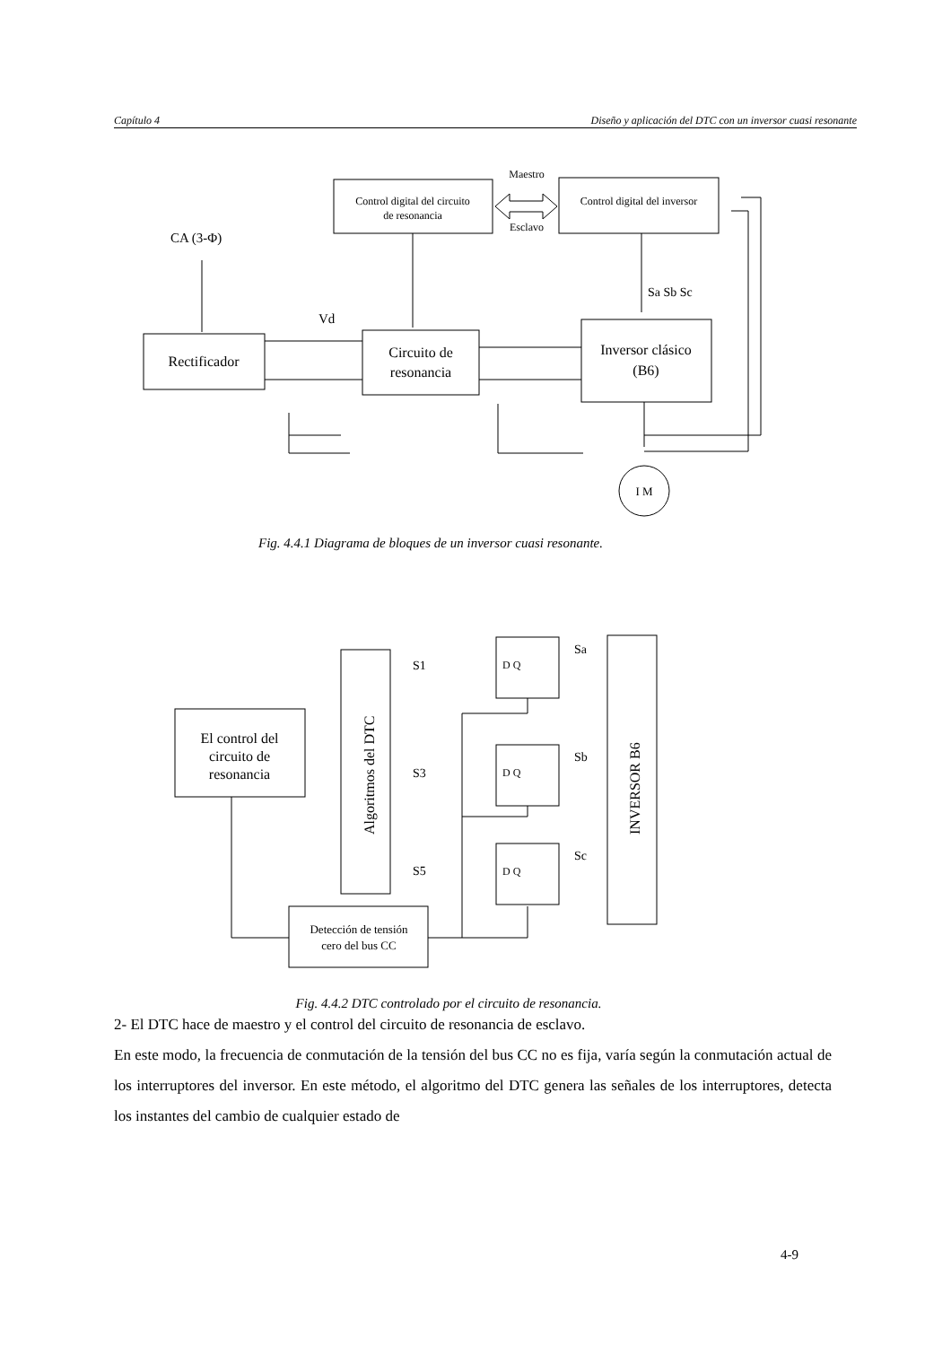Capítulo 4 Diseño y aplicación del DTC con un inversor cuasi resonante
Control digital del circuito
de resonancia
Maestro
Esclavo
Control digital del inversor
CA (3-Φ)
Rectificador
Vd
Circuito de
resonancia
Sa Sb Sc
Inversor clásico
(B6)
I M
Fig. 4.4.1 Diagrama de bloques de un inversor cuasi resonante.
El control del
circuito de
resonancia
Algoritmos del DTC
S1
S3
S5
D Q
D Q
D Q
Sa
Sb
Sc
INVERSOR B6
Detección de tensión
cero del bus CC
Fig. 4.4.2 DTC controlado por el circuito de resonancia.
2- El DTC hace de maestro y el control del circuito de resonancia de esclavo.
En este modo, la frecuencia de conmutación de la tensión del bus CC no es fija, varía según la conmutación actual de los interruptores del inversor. En este método, el algoritmo del DTC genera las señales de los interruptores, detecta los instantes del cambio de cualquier estado de
4-9